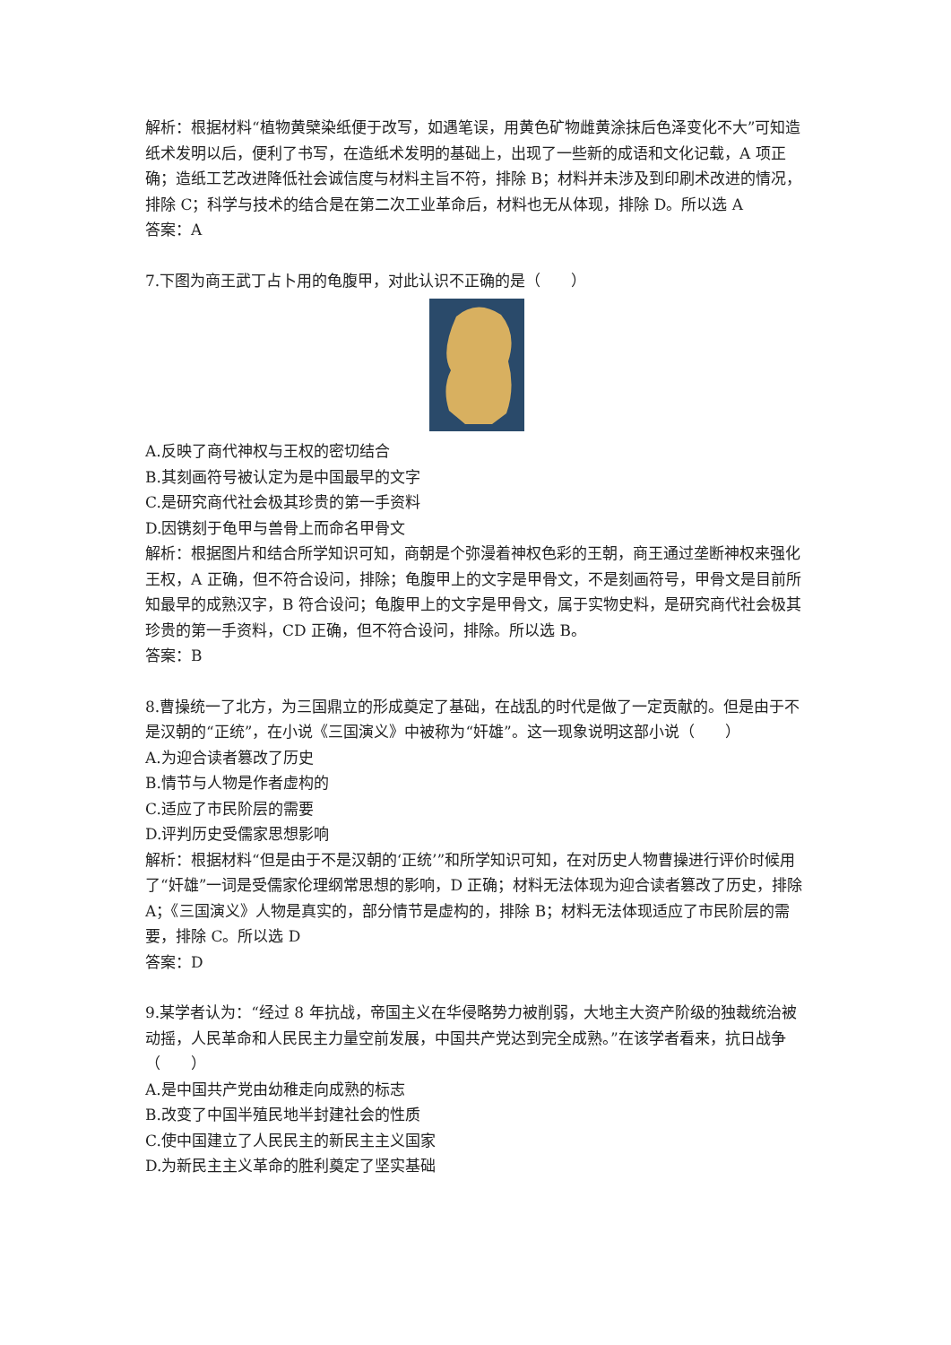解析：根据材料“植物黄檗染纸便于改写，如遇笔误，用黄色矿物雌黄涂抹后色泽变化不大”可知造纸术发明以后，便利了书写，在造纸术发明的基础上，出现了一些新的成语和文化记载，A 项正确；造纸工艺改进降低社会诚信度与材料主旨不符，排除 B；材料并未涉及到印刷术改进的情况，排除 C；科学与技术的结合是在第二次工业革命后，材料也无从体现，排除 D。所以选 A
答案：A
7.下图为商王武丁占卜用的龟腹甲，对此认识不正确的是（　　）
A.反映了商代神权与王权的密切结合
B.其刻画符号被认定为是中国最早的文字
C.是研究商代社会极其珍贵的第一手资料
D.因镌刻于龟甲与兽骨上而命名甲骨文
解析：根据图片和结合所学知识可知，商朝是个弥漫着神权色彩的王朝，商王通过垄断神权来强化王权，A 正确，但不符合设问，排除；龟腹甲上的文字是甲骨文，不是刻画符号，甲骨文是目前所知最早的成熟汉字，B 符合设问；龟腹甲上的文字是甲骨文，属于实物史料，是研究商代社会极其珍贵的第一手资料，CD 正确，但不符合设问，排除。所以选 B。
答案：B
8.曹操统一了北方，为三国鼎立的形成奠定了基础，在战乱的时代是做了一定贡献的。但是由于不是汉朝的“正统”，在小说《三国演义》中被称为“奸雄”。这一现象说明这部小说（　　）
A.为迎合读者篡改了历史
B.情节与人物是作者虚构的
C.适应了市民阶层的需要
D.评判历史受儒家思想影响
解析：根据材料“但是由于不是汉朝的‘正统’”和所学知识可知，在对历史人物曹操进行评价时候用了“奸雄”一词是受儒家伦理纲常思想的影响，D 正确；材料无法体现为迎合读者篡改了历史，排除 A；《三国演义》人物是真实的，部分情节是虚构的，排除 B；材料无法体现适应了市民阶层的需要，排除 C。所以选 D
答案：D
9.某学者认为：“经过 8 年抗战，帝国主义在华侵略势力被削弱，大地主大资产阶级的独裁统治被动摇，人民革命和人民民主力量空前发展，中国共产党达到完全成熟。”在该学者看来，抗日战争（　　）
A.是中国共产党由幼稚走向成熟的标志
B.改变了中国半殖民地半封建社会的性质
C.使中国建立了人民民主的新民主主义国家
D.为新民主主义革命的胜利奠定了坚实基础